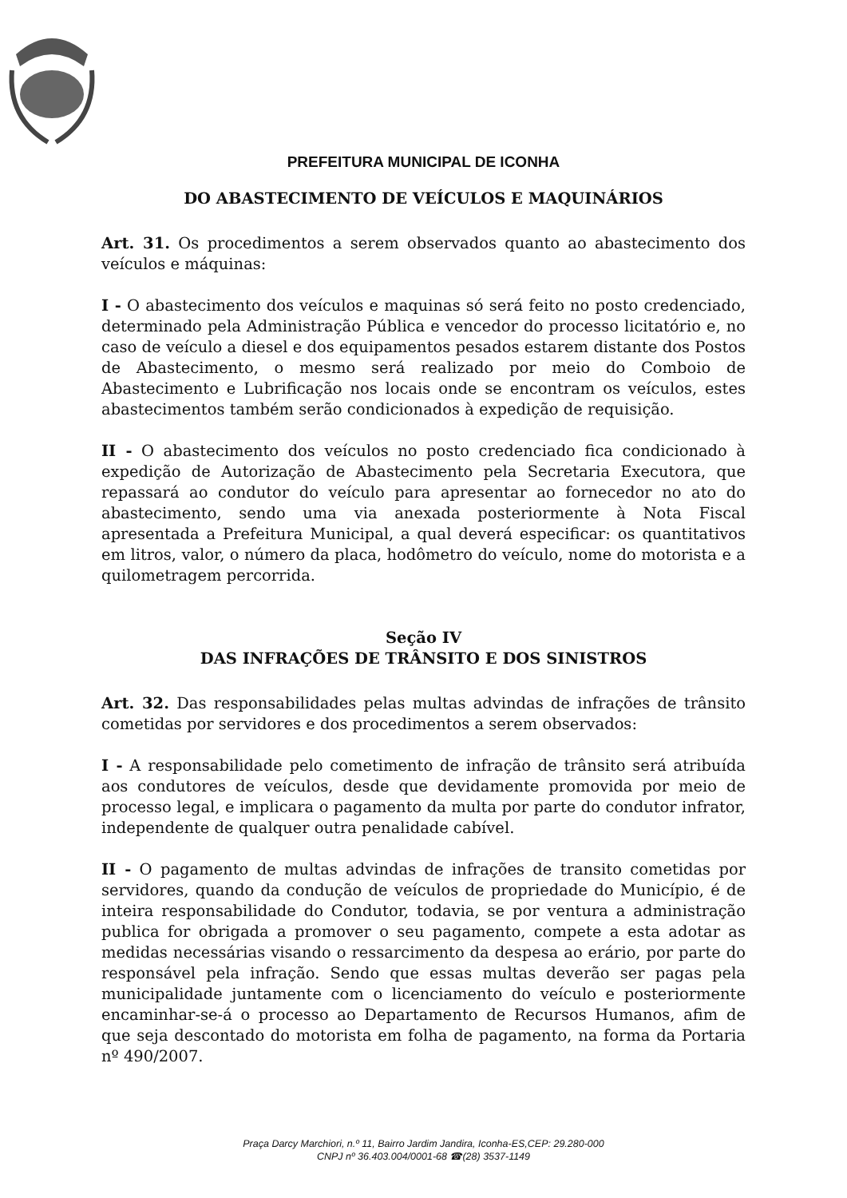PREFEITURA MUNICIPAL DE ICONHA
DO ABASTECIMENTO DE VEÍCULOS E MAQUINÁRIOS
Art. 31. Os procedimentos a serem observados quanto ao abastecimento dos veículos e máquinas:
I - O abastecimento dos veículos e maquinas só será feito no posto credenciado, determinado pela Administração Pública e vencedor do processo licitatório e, no caso de veículo a diesel e dos equipamentos pesados estarem distante dos Postos de Abastecimento, o mesmo será realizado por meio do Comboio de Abastecimento e Lubrificação nos locais onde se encontram os veículos, estes abastecimentos também serão condicionados à expedição de requisição.
II - O abastecimento dos veículos no posto credenciado fica condicionado à expedição de Autorização de Abastecimento pela Secretaria Executora, que repassará ao condutor do veículo para apresentar ao fornecedor no ato do abastecimento, sendo uma via anexada posteriormente à Nota Fiscal apresentada a Prefeitura Municipal, a qual deverá especificar: os quantitativos em litros, valor, o número da placa, hodômetro do veículo, nome do motorista e a quilometragem percorrida.
Seção IV
DAS INFRAÇÕES DE TRÂNSITO E DOS SINISTROS
Art. 32. Das responsabilidades pelas multas advindas de infrações de trânsito cometidas por servidores e dos procedimentos a serem observados:
I - A responsabilidade pelo cometimento de infração de trânsito será atribuída aos condutores de veículos, desde que devidamente promovida por meio de processo legal, e implicara o pagamento da multa por parte do condutor infrator, independente de qualquer outra penalidade cabível.
II - O pagamento de multas advindas de infrações de transito cometidas por servidores, quando da condução de veículos de propriedade do Município, é de inteira responsabilidade do Condutor, todavia, se por ventura a administração publica for obrigada a promover o seu pagamento, compete a esta adotar as medidas necessárias visando o ressarcimento da despesa ao erário, por parte do responsável pela infração. Sendo que essas multas deverão ser pagas pela municipalidade juntamente com o licenciamento do veículo e posteriormente encaminhar-se-á o processo ao Departamento de Recursos Humanos, afim de que seja descontado do motorista em folha de pagamento, na forma da Portaria nº 490/2007.
Praça Darcy Marchiori, n.º 11, Bairro Jardim Jandira, Iconha-ES,CEP: 29.280-000
CNPJ nº 36.403.004/0001-68 ☎(28) 3537-1149